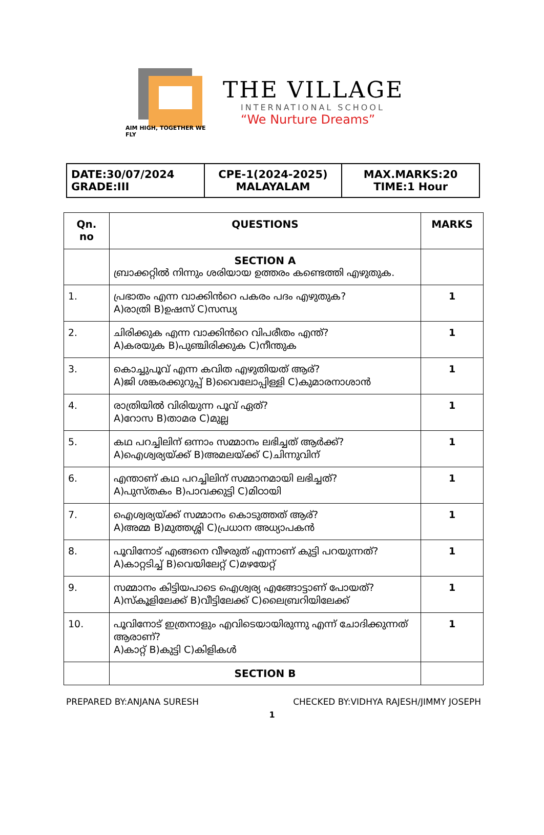AIM HIGH, TOGETHER WE FLY
THE VILLAGE
INTERNATIONAL SCHOOL
“We Nurture Dreams”
| DATE:30/07/2024 GRADE:III | CPE-1(2024-2025) MALAYALAM | MAX.MARKS:20 TIME:1 Hour |
| Qn. no | QUESTIONS | MARKS |
| --- | --- | --- |
| | SECTION A ബ്രാക്കറ്റിൽ നിന്നും ശരിയായ ഉത്തരം കണ്ടെത്തി എഴുതുക. | |
| 1. | പ്രഭാതം എന്ന വാക്കിൻറെ പകരം പദം എഴുതുക? A)രാത്രി B)ഉഷസ് C)സന്ധ്യ | 1 |
| 2. | ചിരിക്കുക എന്ന വാക്കിൻറെ വിപരീതം എന്ത്? A)കരയുക B)പുഞ്ചിരിക്കുക C)നീന്തുക | 1 |
| 3. | കൊച്ചുപൂവ് എന്ന കവിത എഴുതിയത് ആര്? A)ജി ശങ്കരക്കുറുപ്പ് B)വൈലോപ്പിള്ളി C)കുമാരനാശാൻ | 1 |
| 4. | രാത്രിയിൽ വിരിയുന്ന പൂവ് ഏത്? A)റോസ B)താമര C)മുല്ല | 1 |
| 5. | കഥ പറച്ചിലിന് ഒന്നാം സമ്മാനം ലഭിച്ചത് ആർക്ക്? A)ഐശ്വര്യയ്ക്ക് B)അമലയ്ക്ക് C)ചിന്നുവിന് | 1 |
| 6. | എന്താണ് കഥ പറച്ചിലിന് സമ്മാനമായി ലഭിച്ചത്? A)പുസ്തകം B)പാവക്കുട്ടി C)മിഠായി | 1 |
| 7. | ഐശ്വര്യയ്ക്ക് സമ്മാനം കൊടുത്തത് ആര്? A)അമ്മ B)മുത്തശ്ശി C)പ്രധാന അധ്യാപകൻ | 1 |
| 8. | പൂവിനോട് എങ്ങനെ വീഴരുത് എന്നാണ് കുട്ടി പറയുന്നത്? A)കാറ്റടിച്ച് B)വെയിലേറ്റ് C)മഴയേറ്റ് | 1 |
| 9. | സമ്മാനം കിട്ടിയപാടെ ഐശ്വര്യ എങ്ങോട്ടാണ് പോയത്? A)സ്കൂളിലേക്ക് B)വീട്ടിലേക്ക് C)ലൈബ്രറിയിലേക്ക് | 1 |
| 10. | പൂവിനോട് ഇത്രനാളും എവിടെയായിരുന്നു എന്ന് ചോദിക്കുന്നത് ആരാണ്? A)കാറ്റ് B)കുട്ടി C)കിളികൾ | 1 |
| | SECTION B | |
PREPARED BY:ANJANA SURESH CHECKED BY:VIDHYA RAJESH/JIMMY JOSEPH
1